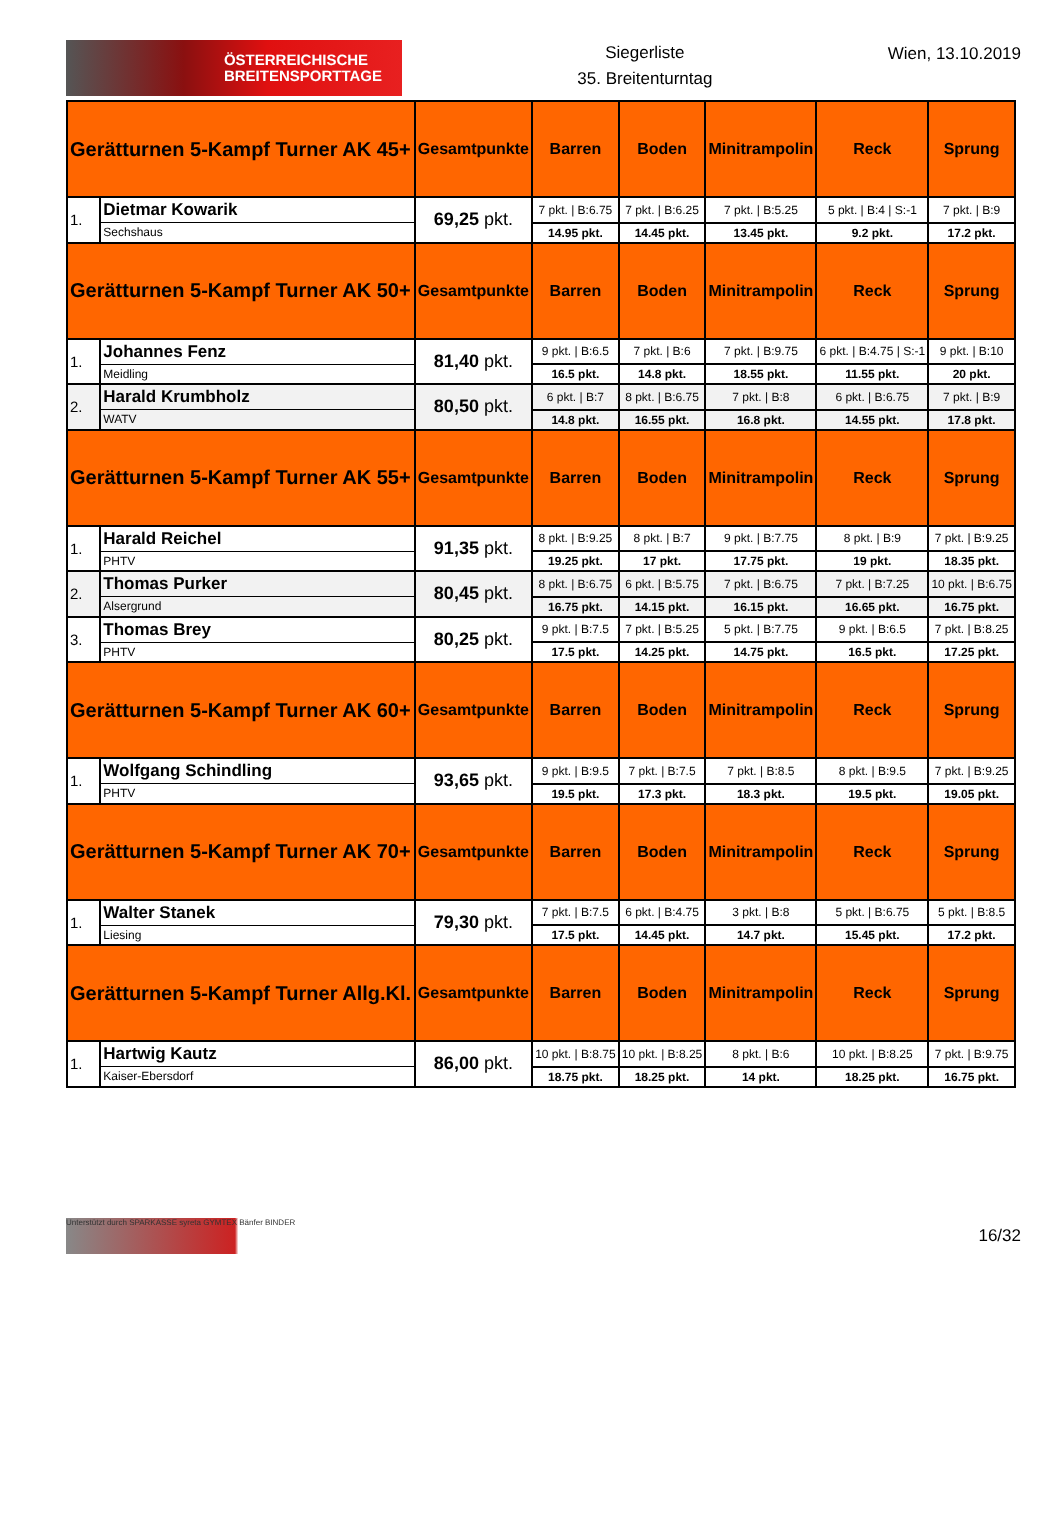ÖSTERREICHISCHE
BREITENSPORTTAGE
Siegerliste
35. Breitenturntag
Wien, 13.10.2019
| Gerätturnen 5-Kampf Turner AK 45+ | | Gesamtpunkte | Barren | Boden | Minitrampolin | Reck | Sprung |
| --- | --- | --- | --- | --- | --- | --- | --- |
| 1. | Dietmar Kowarik | 69,25 pkt. | 7 pkt. / B:6.75 | 7 pkt. / B:6.25 | 7 pkt. / B:5.25 | 5 pkt. / B:4 / S:-1 | 7 pkt. / B:9 |
| | Sechshaus | | 14.95 pkt. | 14.45 pkt. | 13.45 pkt. | 9.2 pkt. | 17.2 pkt. |
| Gerätturnen 5-Kampf Turner AK 50+ | | Gesamtpunkte | Barren | Boden | Minitrampolin | Reck | Sprung |
| 1. | Johannes Fenz | 81,40 pkt. | 9 pkt. / B:6.5 | 7 pkt. / B:6 | 7 pkt. / B:9.75 | 6 pkt. / B:4.75 / S:-1 | 9 pkt. / B:10 |
| | Meidling | | 16.5 pkt. | 14.8 pkt. | 18.55 pkt. | 11.55 pkt. | 20 pkt. |
| 2. | Harald Krumbholz | 80,50 pkt. | 6 pkt. / B:7 | 8 pkt. / B:6.75 | 7 pkt. / B:8 | 6 pkt. / B:6.75 | 7 pkt. / B:9 |
| | WATV | | 14.8 pkt. | 16.55 pkt. | 16.8 pkt. | 14.55 pkt. | 17.8 pkt. |
| Gerätturnen 5-Kampf Turner AK 55+ | | Gesamtpunkte | Barren | Boden | Minitrampolin | Reck | Sprung |
| 1. | Harald Reichel | 91,35 pkt. | 8 pkt. / B:9.25 | 8 pkt. / B:7 | 9 pkt. / B:7.75 | 8 pkt. / B:9 | 7 pkt. / B:9.25 |
| | PHTV | | 19.25 pkt. | 17 pkt. | 17.75 pkt. | 19 pkt. | 18.35 pkt. |
| 2. | Thomas Purker | 80,45 pkt. | 8 pkt. / B:6.75 | 6 pkt. / B:5.75 | 7 pkt. / B:6.75 | 7 pkt. / B:7.25 | 10 pkt. / B:6.75 |
| | Alsergrund | | 16.75 pkt. | 14.15 pkt. | 16.15 pkt. | 16.65 pkt. | 16.75 pkt. |
| 3. | Thomas Brey | 80,25 pkt. | 9 pkt. / B:7.5 | 7 pkt. / B:5.25 | 5 pkt. / B:7.75 | 9 pkt. / B:6.5 | 7 pkt. / B:8.25 |
| | PHTV | | 17.5 pkt. | 14.25 pkt. | 14.75 pkt. | 16.5 pkt. | 17.25 pkt. |
| Gerätturnen 5-Kampf Turner AK 60+ | | Gesamtpunkte | Barren | Boden | Minitrampolin | Reck | Sprung |
| 1. | Wolfgang Schindling | 93,65 pkt. | 9 pkt. / B:9.5 | 7 pkt. / B:7.5 | 7 pkt. / B:8.5 | 8 pkt. / B:9.5 | 7 pkt. / B:9.25 |
| | PHTV | | 19.5 pkt. | 17.3 pkt. | 18.3 pkt. | 19.5 pkt. | 19.05 pkt. |
| Gerätturnen 5-Kampf Turner AK 70+ | | Gesamtpunkte | Barren | Boden | Minitrampolin | Reck | Sprung |
| 1. | Walter Stanek | 79,30 pkt. | 7 pkt. / B:7.5 | 6 pkt. / B:4.75 | 3 pkt. / B:8 | 5 pkt. / B:6.75 | 5 pkt. / B:8.5 |
| | Liesing | | 17.5 pkt. | 14.45 pkt. | 14.7 pkt. | 15.45 pkt. | 17.2 pkt. |
| Gerätturnen 5-Kampf Turner Allg.Kl. | | Gesamtpunkte | Barren | Boden | Minitrampolin | Reck | Sprung |
| 1. | Hartwig Kautz | 86,00 pkt. | 10 pkt. / B:8.75 | 10 pkt. / B:8.25 | 8 pkt. / B:6 | 10 pkt. / B:8.25 | 7 pkt. / B:9.75 |
| | Kaiser-Ebersdorf | | 18.75 pkt. | 18.25 pkt. | 14 pkt. | 18.25 pkt. | 16.75 pkt. |
Unterstützt durch SPARKASSE syreta GYMTEX Bänfer BINDER
16/32